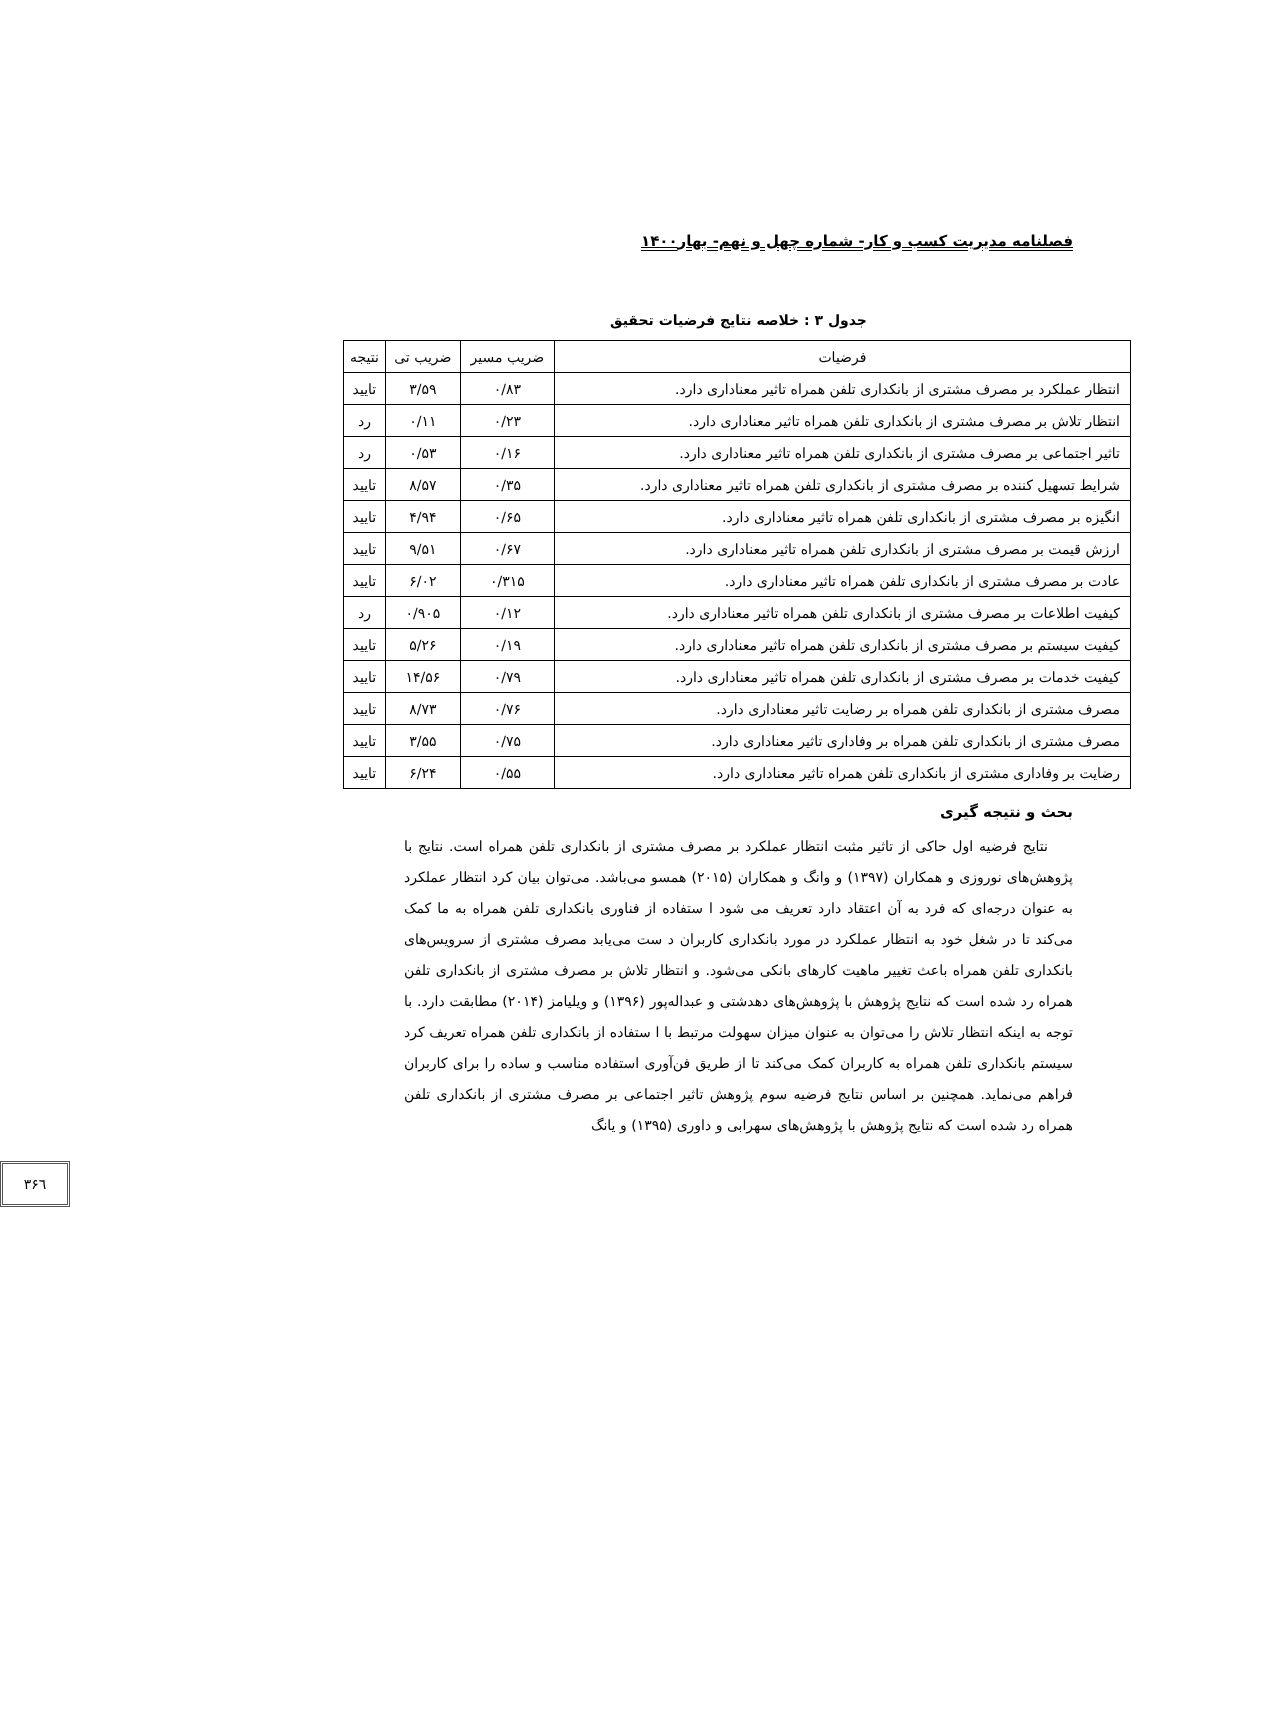فصلنامه مدیریت کسب و کار- شماره چهل و نهم- بهار۱۴۰۰
جدول ۳ : خلاصه نتایج فرضیات تحقیق
| فرضیات | ضریب مسیر | ضریب تی | نتیجه |
| --- | --- | --- | --- |
| انتظار عملکرد بر مصرف مشتری از بانکداری تلفن همراه تاثیر معناداری دارد. | ۰/۸۳ | ۳/۵۹ | تایید |
| انتظار تلاش بر مصرف مشتری از بانکداری تلفن همراه تاثیر معناداری دارد. | ۰/۲۳ | ۰/۱۱ | رد |
| تاثیر اجتماعی بر مصرف مشتری از بانکداری تلفن همراه تاثیر معناداری دارد. | ۰/۱۶ | ۰/۵۳ | رد |
| شرایط تسهیل کننده بر مصرف مشتری از بانکداری تلفن همراه تاثیر معناداری دارد. | ۰/۳۵ | ۸/۵۷ | تایید |
| انگیزه بر مصرف مشتری از بانکداری تلفن همراه تاثیر معناداری دارد. | ۰/۶۵ | ۴/۹۴ | تایید |
| ارزش قیمت بر مصرف مشتری از بانکداری تلفن همراه تاثیر معناداری دارد. | ۰/۶۷ | ۹/۵۱ | تایید |
| عادت بر مصرف مشتری از بانکداری تلفن همراه تاثیر معناداری دارد. | ۰/۳۱۵ | ۶/۰۲ | تایید |
| کیفیت اطلاعات بر مصرف مشتری از بانکداری تلفن همراه تاثیر معناداری دارد. | ۰/۱۲ | ۰/۹۰۵ | رد |
| کیفیت سیستم بر مصرف مشتری از بانکداری تلفن همراه تاثیر معناداری دارد. | ۰/۱۹ | ۵/۲۶ | تایید |
| کیفیت خدمات بر مصرف مشتری از بانکداری تلفن همراه تاثیر معناداری دارد. | ۰/۷۹ | ۱۴/۵۶ | تایید |
| مصرف مشتری از بانکداری تلفن همراه بر رضایت تاثیر معناداری دارد. | ۰/۷۶ | ۸/۷۳ | تایید |
| مصرف مشتری از بانکداری تلفن همراه بر وفاداری تاثیر معناداری دارد. | ۰/۷۵ | ۳/۵۵ | تایید |
| رضایت بر وفاداری مشتری از بانکداری تلفن همراه تاثیر معناداری دارد. | ۰/۵۵ | ۶/۲۴ | تایید |
بحث و نتیجه گیری
نتایج فرضیه اول حاکی از تاثیر مثبت انتظار عملکرد بر مصرف مشتری از بانکداری تلفن همراه است. نتایج با پژوهش‌های نوروزی و همکاران (۱۳۹۷) و وانگ و همکاران (۲۰۱۵) همسو می‌باشد. می‌توان بیان کرد انتظار عملکرد به عنوان درجه‌ای که فرد به آن اعتقاد دارد تعریف می شود ا ستفاده از فناوری بانکداری تلفن همراه به ما کمک می‌کند تا در شغل خود به انتظار عملکرد در مورد بانکداری کاربران د ست می‌یابد مصرف مشتری از سرویس‌های بانکداری تلفن همراه باعث تغییر ماهیت کارهای بانکی می‌شود. و انتظار تلاش بر مصرف مشتری از بانکداری تلفن همراه رد شده است که نتایج پژوهش با پژوهش‌های دهدشتی و عبداله‌پور (۱۳۹۶) و ویلیامز (۲۰۱۴) مطابقت دارد. با توجه به اینکه انتظار تلاش را می‌توان به عنوان میزان سهولت مرتبط با ا ستفاده از بانکداری تلفن همراه تعریف کرد سیستم بانکداری تلفن همراه به کاربران کمک می‌کند تا از طریق فن‌آوری استفاده مناسب و ساده را برای کاربران فراهم می‌نماید. همچنین بر اساس نتایج فرضیه سوم پژوهش تاثیر اجتماعی بر مصرف مشتری از بانکداری تلفن همراه رد شده است که نتایج پژوهش با پژوهش‌های سهرابی و داوری (۱۳۹۵) و یانگ
۳۶٦